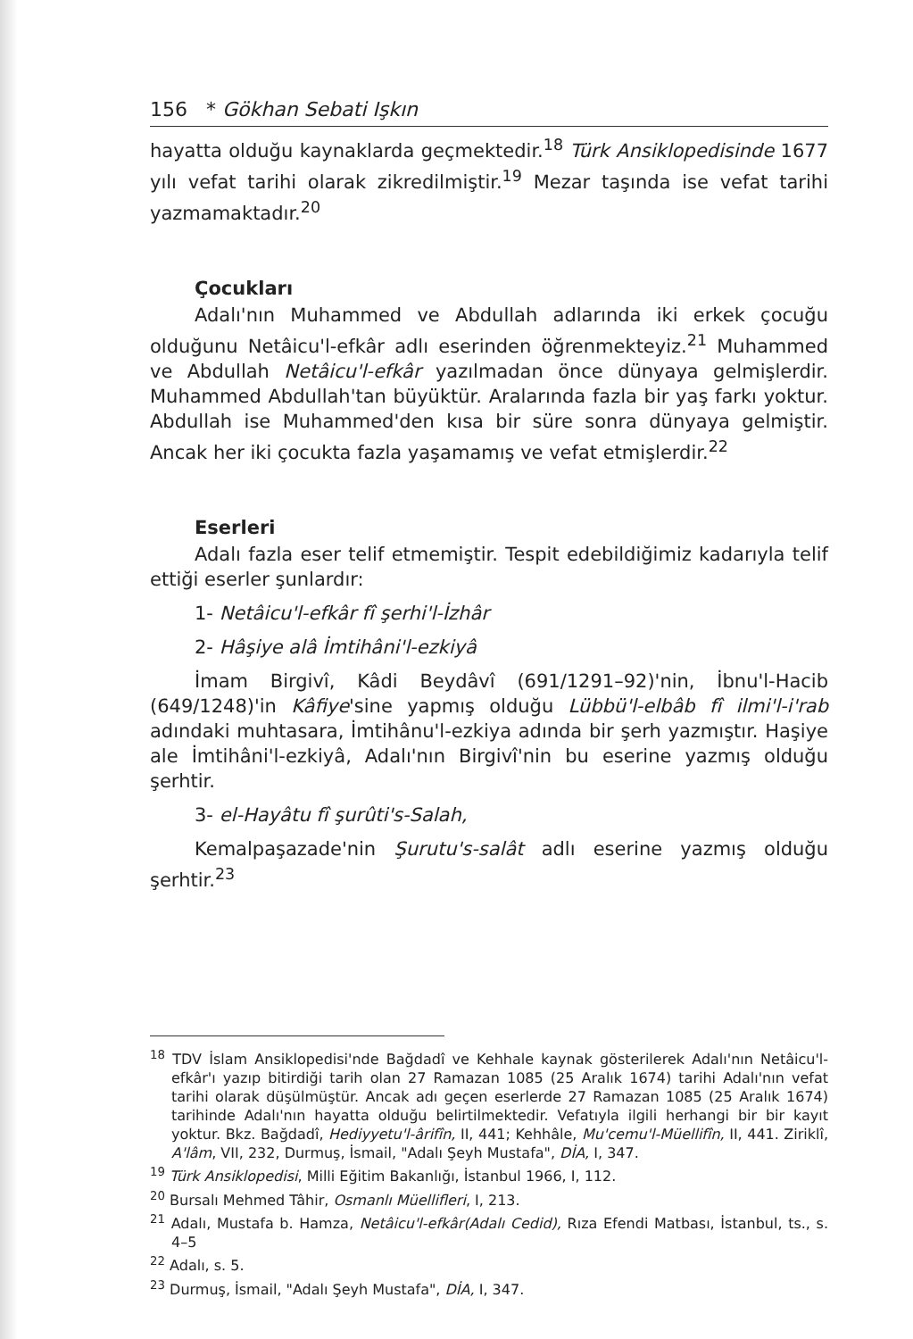156 * Gökhan Sebati Işkın
hayatta olduğu kaynaklarda geçmektedir.<sup>18</sup> Türk Ansiklopedisinde 1677 yılı vefat tarihi olarak zikredilmiştir.<sup>19</sup> Mezar taşında ise vefat tarihi yazmamaktadır.<sup>20</sup>
Çocukları
Adalı'nın Muhammed ve Abdullah adlarında iki erkek çocuğu olduğunu Netâicu'l-efkâr adlı eserinden öğrenmekteyiz.<sup>21</sup> Muhammed ve Abdullah Netâicu'l-efkâr yazılmadan önce dünyaya gelmişlerdir. Muhammed Abdullah'tan büyüktür. Aralarında fazla bir yaş farkı yoktur. Abdullah ise Muhammed'den kısa bir süre sonra dünyaya gelmiştir. Ancak her iki çocukta fazla yaşamamış ve vefat etmişlerdir.<sup>22</sup>
Eserleri
Adalı fazla eser telif etmemiştir. Tespit edebildiğimiz kadarıyla telif ettiği eserler şunlardır:
1- Netâicu'l-efkâr fî şerhi'l-İzhâr
2- Hâşiye alâ İmtihâni'l-ezkiyâ
İmam Birgivî, Kâdi Beydâvî (691/1291–92)'nin, İbnu'l-Hacib (649/1248)'in Kâfiye'sine yapmış olduğu Lübbü'l-elbâb fî ilmi'l-i'rab adındaki muhtasara, İmtihânu'l-ezkiya adında bir şerh yazmıştır. Haşiye ale İmtihâni'l-ezkiyâ, Adalı'nın Birgivî'nin bu eserine yazmış olduğu şerhtir.
3- el-Hayâtu fî şurûti's-Salah,
Kemalpaşazade'nin Şurutu's-salât adlı eserine yazmış olduğu şerhtir.<sup>23</sup>
<sup>18</sup> TDV İslam Ansiklopedisi'nde Bağdadî ve Kehhale kaynak gösterilerek Adalı'nın Netâicu'l-efkâr'ı yazıp bitirdiği tarih olan 27 Ramazan 1085 (25 Aralık 1674) tarihi Adalı'nın vefat tarihi olarak düşülmüştür. Ancak adı geçen eserlerde 27 Ramazan 1085 (25 Aralık 1674) tarihinde Adalı'nın hayatta olduğu belirtilmektedir. Vefatıyla ilgili herhangi bir bir kayıt yoktur. Bkz. Bağdadî, Hediyyetu'l-ârifîn, II, 441; Kehhâle, Mu'cemu'l-Müellifîn, II, 441. Ziriklî, A'lâm, VII, 232, Durmuş, İsmail, "Adalı Şeyh Mustafa", DİA, I, 347.
<sup>19</sup> Türk Ansiklopedisi, Milli Eğitim Bakanlığı, İstanbul 1966, I, 112.
<sup>20</sup> Bursalı Mehmed Tâhir, Osmanlı Müellifleri, I, 213.
<sup>21</sup> Adalı, Mustafa b. Hamza, Netâicu'l-efkâr(Adalı Cedid), Rıza Efendi Matbası, İstanbul, ts., s. 4–5
<sup>22</sup> Adalı, s. 5.
<sup>23</sup> Durmuş, İsmail, "Adalı Şeyh Mustafa", DİA, I, 347.